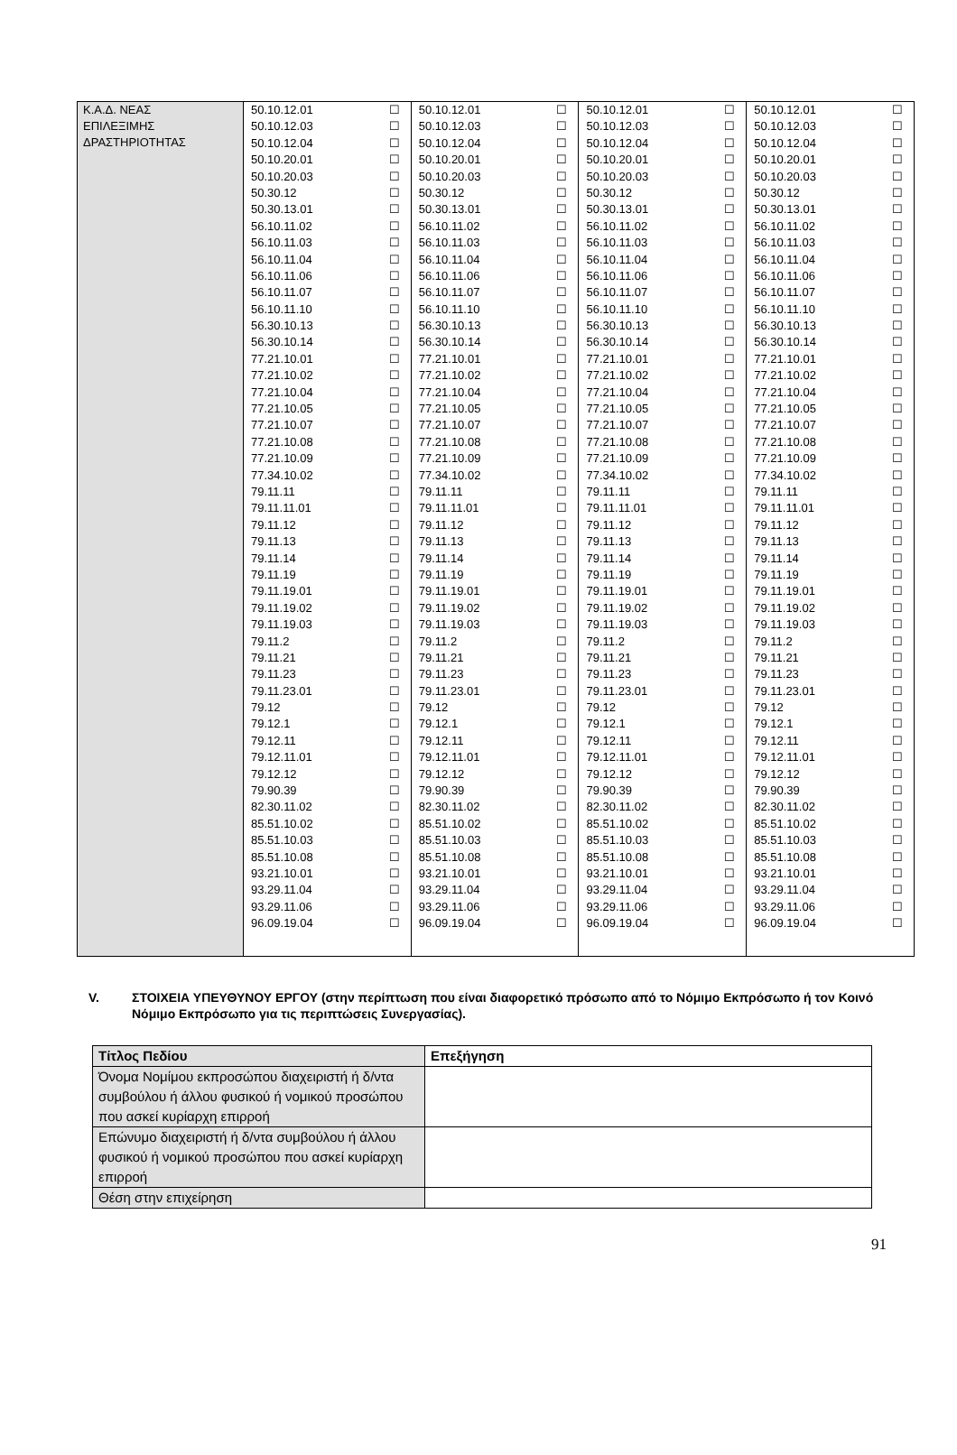| Κ.Α.Δ. ΝΕΑΣ ΕΠΙΛΕΞΙΜΗΣ ΔΡΑΣΤΗΡΙΟΤΗΤΑΣ | 50.10.12.01 | ☐ | 50.10.12.01 | ☐ | 50.10.12.01 | ☐ | 50.10.12.01 | ☐ |
| | 50.10.12.03 | ☐ | 50.10.12.03 | ☐ | 50.10.12.03 | ☐ | 50.10.12.03 | ☐ |
| | 50.10.12.04 | ☐ | 50.10.12.04 | ☐ | 50.10.12.04 | ☐ | 50.10.12.04 | ☐ |
| | 50.10.20.01 | ☐ | 50.10.20.01 | ☐ | 50.10.20.01 | ☐ | 50.10.20.01 | ☐ |
| | 50.10.20.03 | ☐ | 50.10.20.03 | ☐ | 50.10.20.03 | ☐ | 50.10.20.03 | ☐ |
| | 50.30.12 | ☐ | 50.30.12 | ☐ | 50.30.12 | ☐ | 50.30.12 | ☐ |
| | 50.30.13.01 | ☐ | 50.30.13.01 | ☐ | 50.30.13.01 | ☐ | 50.30.13.01 | ☐ |
| | 56.10.11.02 | ☐ | 56.10.11.02 | ☐ | 56.10.11.02 | ☐ | 56.10.11.02 | ☐ |
| | 56.10.11.03 | ☐ | 56.10.11.03 | ☐ | 56.10.11.03 | ☐ | 56.10.11.03 | ☐ |
| | 56.10.11.04 | ☐ | 56.10.11.04 | ☐ | 56.10.11.04 | ☐ | 56.10.11.04 | ☐ |
| | 56.10.11.06 | ☐ | 56.10.11.06 | ☐ | 56.10.11.06 | ☐ | 56.10.11.06 | ☐ |
| | 56.10.11.07 | ☐ | 56.10.11.07 | ☐ | 56.10.11.07 | ☐ | 56.10.11.07 | ☐ |
| | 56.10.11.10 | ☐ | 56.10.11.10 | ☐ | 56.10.11.10 | ☐ | 56.10.11.10 | ☐ |
| | 56.30.10.13 | ☐ | 56.30.10.13 | ☐ | 56.30.10.13 | ☐ | 56.30.10.13 | ☐ |
| | 56.30.10.14 | ☐ | 56.30.10.14 | ☐ | 56.30.10.14 | ☐ | 56.30.10.14 | ☐ |
| | 77.21.10.01 | ☐ | 77.21.10.01 | ☐ | 77.21.10.01 | ☐ | 77.21.10.01 | ☐ |
| | 77.21.10.02 | ☐ | 77.21.10.02 | ☐ | 77.21.10.02 | ☐ | 77.21.10.02 | ☐ |
| | 77.21.10.04 | ☐ | 77.21.10.04 | ☐ | 77.21.10.04 | ☐ | 77.21.10.04 | ☐ |
| | 77.21.10.05 | ☐ | 77.21.10.05 | ☐ | 77.21.10.05 | ☐ | 77.21.10.05 | ☐ |
| | 77.21.10.07 | ☐ | 77.21.10.07 | ☐ | 77.21.10.07 | ☐ | 77.21.10.07 | ☐ |
| | 77.21.10.08 | ☐ | 77.21.10.08 | ☐ | 77.21.10.08 | ☐ | 77.21.10.08 | ☐ |
| | 77.21.10.09 | ☐ | 77.21.10.09 | ☐ | 77.21.10.09 | ☐ | 77.21.10.09 | ☐ |
| | 77.34.10.02 | ☐ | 77.34.10.02 | ☐ | 77.34.10.02 | ☐ | 77.34.10.02 | ☐ |
| | 79.11.11 | ☐ | 79.11.11 | ☐ | 79.11.11 | ☐ | 79.11.11 | ☐ |
| | 79.11.11.01 | ☐ | 79.11.11.01 | ☐ | 79.11.11.01 | ☐ | 79.11.11.01 | ☐ |
| | 79.11.12 | ☐ | 79.11.12 | ☐ | 79.11.12 | ☐ | 79.11.12 | ☐ |
| | 79.11.13 | ☐ | 79.11.13 | ☐ | 79.11.13 | ☐ | 79.11.13 | ☐ |
| | 79.11.14 | ☐ | 79.11.14 | ☐ | 79.11.14 | ☐ | 79.11.14 | ☐ |
| | 79.11.19 | ☐ | 79.11.19 | ☐ | 79.11.19 | ☐ | 79.11.19 | ☐ |
| | 79.11.19.01 | ☐ | 79.11.19.01 | ☐ | 79.11.19.01 | ☐ | 79.11.19.01 | ☐ |
| | 79.11.19.02 | ☐ | 79.11.19.02 | ☐ | 79.11.19.02 | ☐ | 79.11.19.02 | ☐ |
| | 79.11.19.03 | ☐ | 79.11.19.03 | ☐ | 79.11.19.03 | ☐ | 79.11.19.03 | ☐ |
| | 79.11.2 | ☐ | 79.11.2 | ☐ | 79.11.2 | ☐ | 79.11.2 | ☐ |
| | 79.11.21 | ☐ | 79.11.21 | ☐ | 79.11.21 | ☐ | 79.11.21 | ☐ |
| | 79.11.23 | ☐ | 79.11.23 | ☐ | 79.11.23 | ☐ | 79.11.23 | ☐ |
| | 79.11.23.01 | ☐ | 79.11.23.01 | ☐ | 79.11.23.01 | ☐ | 79.11.23.01 | ☐ |
| | 79.12 | ☐ | 79.12 | ☐ | 79.12 | ☐ | 79.12 | ☐ |
| | 79.12.1 | ☐ | 79.12.1 | ☐ | 79.12.1 | ☐ | 79.12.1 | ☐ |
| | 79.12.11 | ☐ | 79.12.11 | ☐ | 79.12.11 | ☐ | 79.12.11 | ☐ |
| | 79.12.11.01 | ☐ | 79.12.11.01 | ☐ | 79.12.11.01 | ☐ | 79.12.11.01 | ☐ |
| | 79.12.12 | ☐ | 79.12.12 | ☐ | 79.12.12 | ☐ | 79.12.12 | ☐ |
| | 79.90.39 | ☐ | 79.90.39 | ☐ | 79.90.39 | ☐ | 79.90.39 | ☐ |
| | 82.30.11.02 | ☐ | 82.30.11.02 | ☐ | 82.30.11.02 | ☐ | 82.30.11.02 | ☐ |
| | 85.51.10.02 | ☐ | 85.51.10.02 | ☐ | 85.51.10.02 | ☐ | 85.51.10.02 | ☐ |
| | 85.51.10.03 | ☐ | 85.51.10.03 | ☐ | 85.51.10.03 | ☐ | 85.51.10.03 | ☐ |
| | 85.51.10.08 | ☐ | 85.51.10.08 | ☐ | 85.51.10.08 | ☐ | 85.51.10.08 | ☐ |
| | 93.21.10.01 | ☐ | 93.21.10.01 | ☐ | 93.21.10.01 | ☐ | 93.21.10.01 | ☐ |
| | 93.29.11.04 | ☐ | 93.29.11.04 | ☐ | 93.29.11.04 | ☐ | 93.29.11.04 | ☐ |
| | 93.29.11.06 | ☐ | 93.29.11.06 | ☐ | 93.29.11.06 | ☐ | 93.29.11.06 | ☐ |
| | 96.09.19.04 | ☐ | 96.09.19.04 | ☐ | 96.09.19.04 | ☐ | 96.09.19.04 | ☐ |
V. ΣΤΟΙΧΕΙΑ ΥΠΕΥΘΥΝΟΥ ΕΡΓΟΥ (στην περίπτωση που είναι διαφορετικό πρόσωπο από το Νόμιμο Εκπρόσωπο ή τον Κοινό Νόμιμο Εκπρόσωπο για τις περιπτώσεις Συνεργασίας).
| Τίτλος Πεδίου | Επεξήγηση |
| --- | --- |
| Όνομα Νομίμου εκπροσώπου διαχειριστή ή δ/ντα συμβούλου ή άλλου φυσικού ή νομικού προσώπου που ασκεί κυρίαρχη επιρροή | |
| Επώνυμο διαχειριστή ή δ/ντα συμβούλου ή άλλου φυσικού ή νομικού προσώπου που ασκεί κυρίαρχη επιρροή | |
| Θέση στην επιχείρηση | |
91